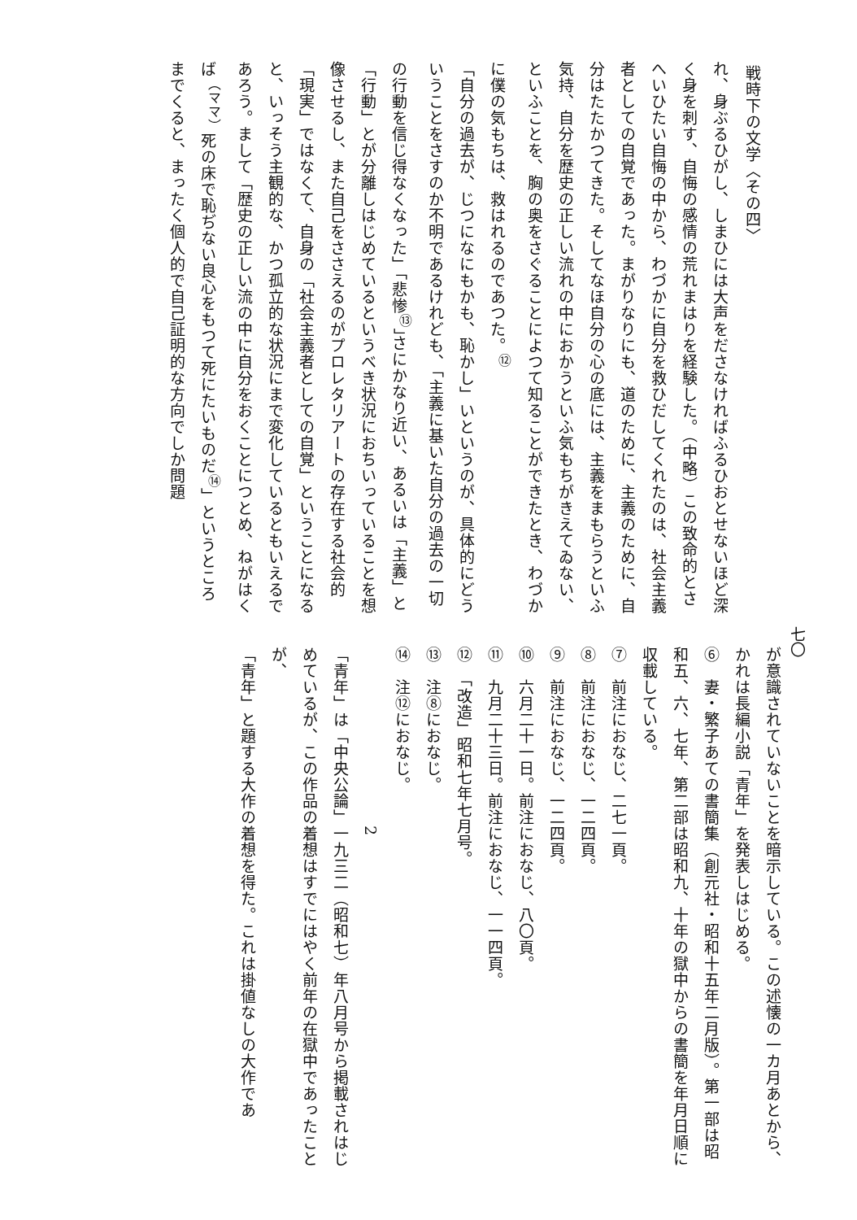七〇
戦時下の文学〈その四〉
れ、身ぶるひがし、しまひには大声をださなければふるひおとせないほど深く身を刺す、自悔の感情の荒れまはりを経験した。（中略）この致命的とさへいひたい自悔の中から、わづかに自分を救ひだしてくれたのは、社会主義者としての自覚であった。まがりなりにも、道のために、主義のために、自分はたたかつてきた。そしてなほ自分の心の底には、主義をまもらうといふ気持、自分を歴史の正しい流れの中におかうといふ気もちがきえてゐない、といふことを、胸の奥をさぐることによつて知ることができたとき、わづかに僕の気もちは、救はれるのであつた。<sup>⑫</sup>
「自分の過去が、じつになにもかも、恥かし」いというのが、具体的にどういうことをさすのか不明であるけれども、「主義に基いた自分の過去の一切の行動を信じ得なくなった」「悲惨<sup>⑬</sup>」さにかなり近い、あるいは「主義」と「行動」とが分離しはじめているというべき状況におちいっていることを想像させるし、また自己をささえるのがプロレタリアートの存在する社会的「現実」ではなくて、自身の「社会主義者としての自覚」ということになると、いっそう主観的な、かつ孤立的な状況にまで変化しているともいえるであろう。まして「歴史の正しい流の中に自分をおくことにつとめ、ねがはくば<sup>（ママ）</sup>死の床で恥ぢない良心をもつて死にたいものだ<sup>⑭</sup>」というところまでくると、まったく個人的で自己証明的な方向でしか問題
が意識されていないことを暗示している。この述懐の一カ月あとから、かれは長編小説「青年」を発表しはじめる。
⑥　妻・繁子あての書簡集（創元社・昭和十五年二月版）。第一部は昭和五、六、七年、第二部は昭和九、十年の獄中からの書簡を年月日順に収載している。
⑦　前注におなじ、二七一頁。
⑧　前注におなじ、一二四頁。
⑨　前注におなじ、一二四頁。
⑩　六月二十一日。前注におなじ、八〇頁。
⑪　九月二十三日。前注におなじ、一一四頁。
⑫　「改造」昭和七年七月号。
⑬　注⑧におなじ。
⑭　注⑫におなじ。
2
「青年」は「中央公論」一九三二（昭和七）年八月号から掲載されはじめているが、この作品の着想はすでにはやく前年の在獄中であったことが、
「青年」と題する大作の着想を得た。これは掛値なしの大作であ